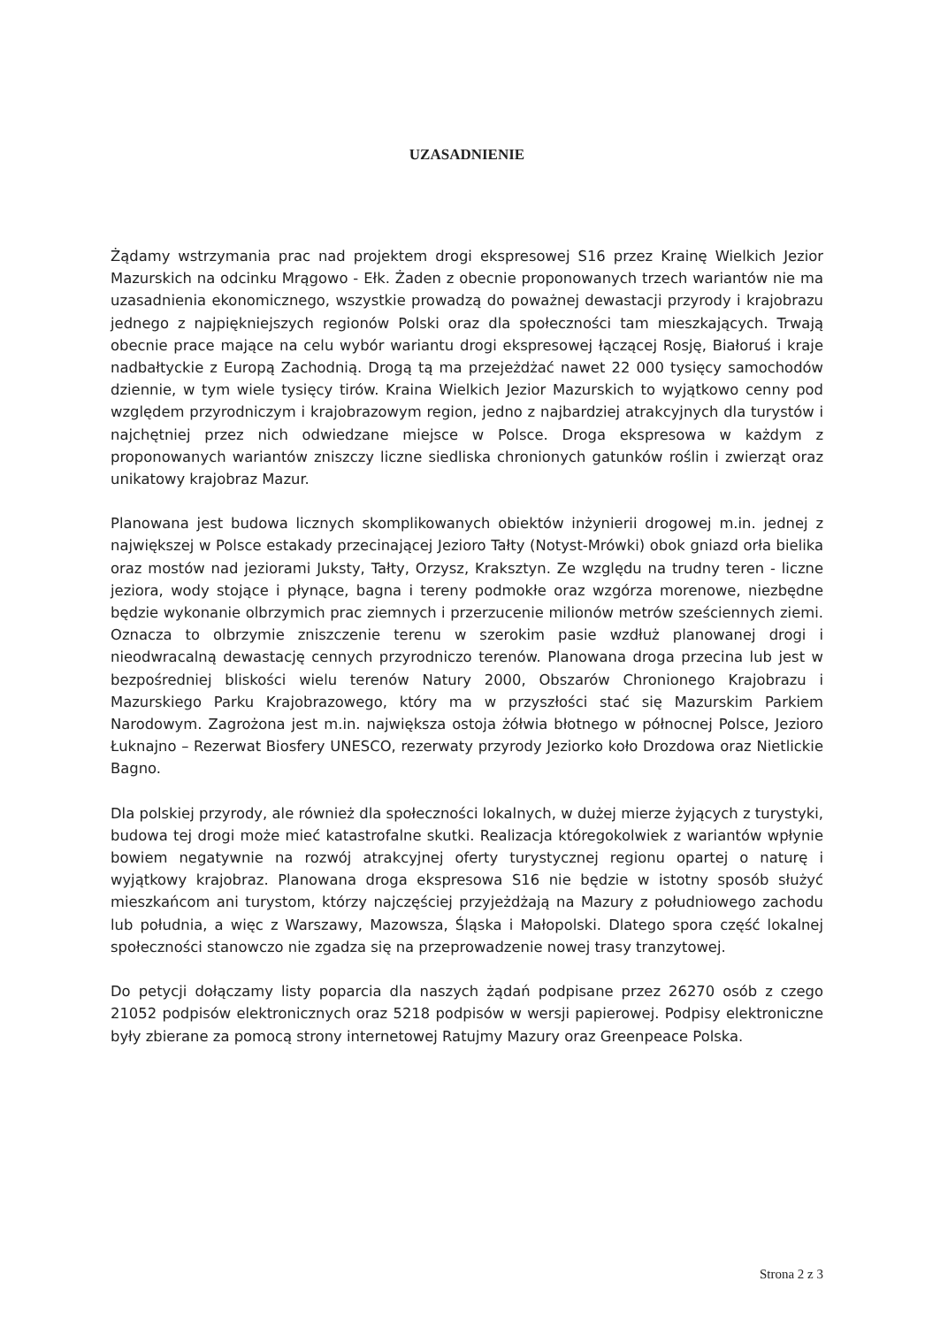UZASADNIENIE
Żądamy wstrzymania prac nad projektem drogi ekspresowej S16 przez Krainę Wielkich Jezior Mazurskich na odcinku Mrągowo - Ełk. Żaden z obecnie proponowanych trzech wariantów nie ma uzasadnienia ekonomicznego, wszystkie prowadzą do poważnej dewastacji przyrody i krajobrazu jednego z najpiękniejszych regionów Polski oraz dla społeczności tam mieszkających. Trwają obecnie prace mające na celu wybór wariantu drogi ekspresowej łączącej Rosję, Białoruś i kraje nadbałtyckie z Europą Zachodnią. Drogą tą ma przejeżdżać nawet 22 000 tysięcy samochodów dziennie, w tym wiele tysięcy tirów. Kraina Wielkich Jezior Mazurskich to wyjątkowo cenny pod względem przyrodniczym i krajobrazowym region, jedno z najbardziej atrakcyjnych dla turystów i najchętniej przez nich odwiedzane miejsce w Polsce. Droga ekspresowa w każdym z proponowanych wariantów zniszczy liczne siedliska chronionych gatunków roślin i zwierząt oraz unikatowy krajobraz Mazur.
Planowana jest budowa licznych skomplikowanych obiektów inżynierii drogowej m.in. jednej z największej w Polsce estakady przecinającej Jezioro Tałty (Notyst-Mrówki) obok gniazd orła bielika oraz mostów nad jeziorami Juksty, Tałty, Orzysz, Kraksztyn. Ze względu na trudny teren - liczne jeziora, wody stojące i płynące, bagna i tereny podmokłe oraz wzgórza morenowe, niezbędne będzie wykonanie olbrzymich prac ziemnych i przerzucenie milionów metrów sześciennych ziemi. Oznacza to olbrzymie zniszczenie terenu w szerokim pasie wzdłuż planowanej drogi i nieodwracalną dewastację cennych przyrodniczo terenów. Planowana droga przecina lub jest w bezpośredniej bliskości wielu terenów Natury 2000, Obszarów Chronionego Krajobrazu i Mazurskiego Parku Krajobrazowego, który ma w przyszłości stać się Mazurskim Parkiem Narodowym. Zagrożona jest m.in. największa ostoja żółwia błotnego w północnej Polsce, Jezioro Łuknajno – Rezerwat Biosfery UNESCO, rezerwaty przyrody Jeziorko koło Drozdowa oraz Nietlickie Bagno.
Dla polskiej przyrody, ale również dla społeczności lokalnych, w dużej mierze żyjących z turystyki, budowa tej drogi może mieć katastrofalne skutki. Realizacja któregokolwiek z wariantów wpłynie bowiem negatywnie na rozwój atrakcyjnej oferty turystycznej regionu opartej o naturę i wyjątkowy krajobraz. Planowana droga ekspresowa S16 nie będzie w istotny sposób służyć mieszkańcom ani turystom, którzy najczęściej przyjeżdżają na Mazury z południowego zachodu lub południa, a więc z Warszawy, Mazowsza, Śląska i Małopolski. Dlatego spora część lokalnej społeczności stanowczo nie zgadza się na przeprowadzenie nowej trasy tranzytowej.
Do petycji dołączamy listy poparcia dla naszych żądań podpisane przez 26270 osób z czego 21052 podpisów elektronicznych oraz 5218 podpisów w wersji papierowej. Podpisy elektroniczne były zbierane za pomocą strony internetowej Ratujmy Mazury oraz Greenpeace Polska.
Strona 2 z 3